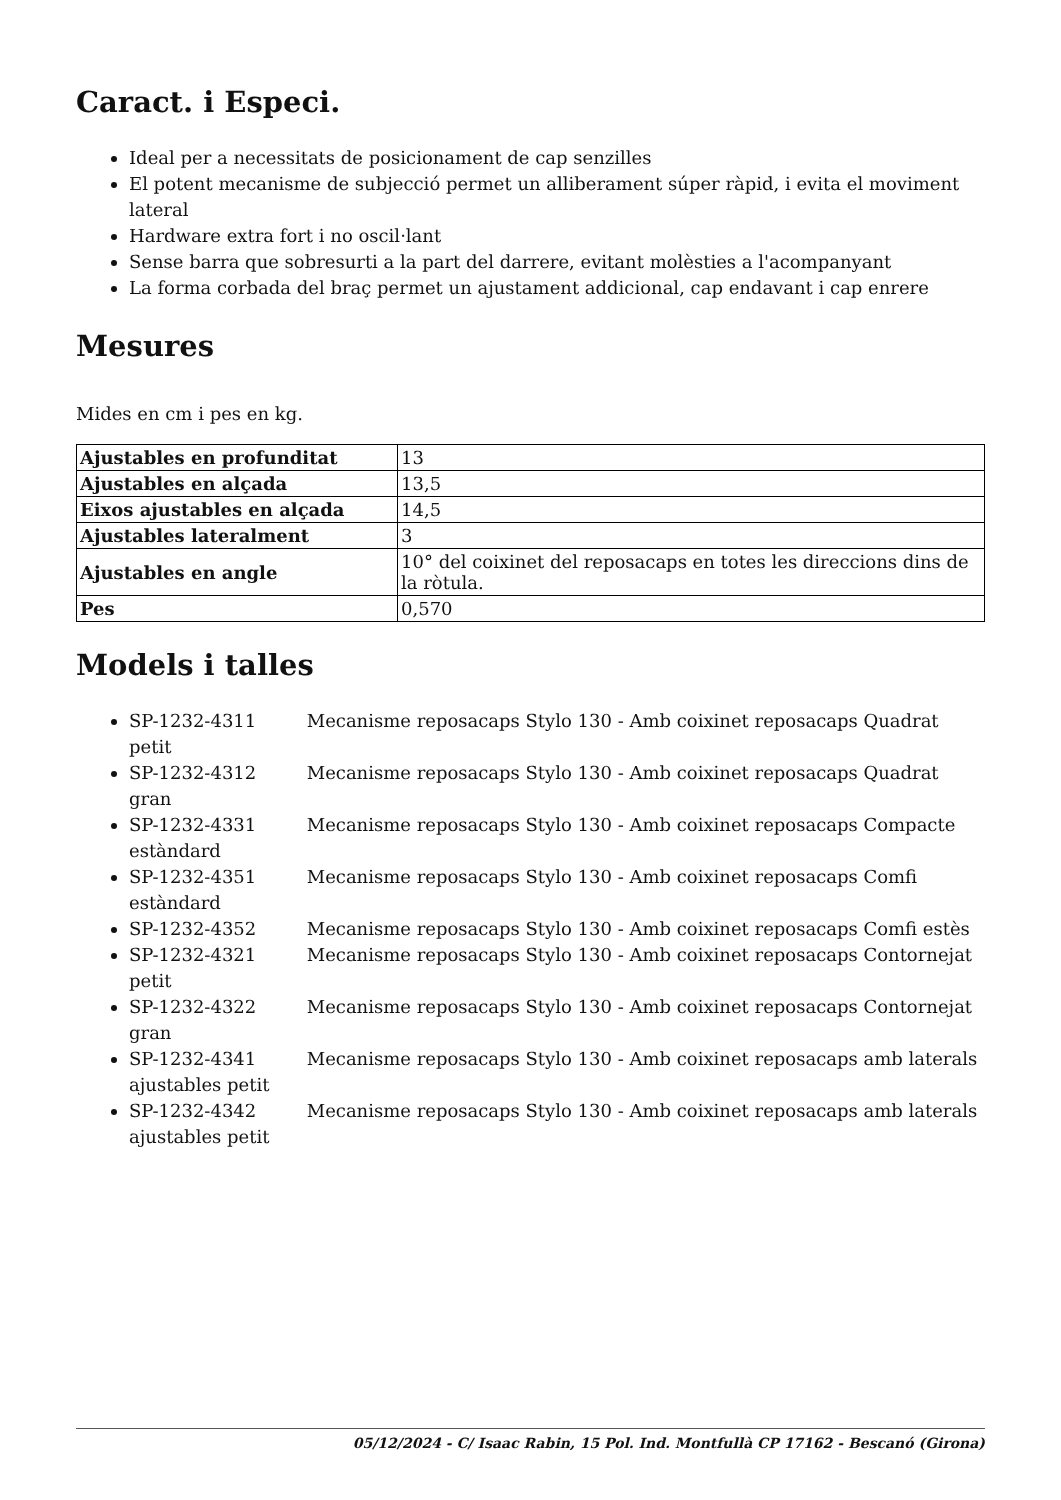Caract. i Especi.
Ideal per a necessitats de posicionament de cap senzilles
El potent mecanisme de subjecció permet un alliberament súper ràpid, i evita el moviment lateral
Hardware extra fort i no oscil·lant
Sense barra que sobresurti a la part del darrere, evitant molèsties a l'acompanyant
La forma corbada del braç permet un ajustament addicional, cap endavant i cap enrere
Mesures
Mides en cm i pes en kg.
| Ajustables en profunditat | 13 |
| Ajustables en alçada | 13,5 |
| Eixos ajustables en alçada | 14,5 |
| Ajustables lateralment | 3 |
| Ajustables en angle | 10° del coixinet del reposacaps en totes les direccions dins de la ròtula. |
| Pes | 0,570 |
Models i talles
SP-1232-4311 Mecanisme reposacaps Stylo 130 - Amb coixinet reposacaps Quadrat petit
SP-1232-4312 Mecanisme reposacaps Stylo 130 - Amb coixinet reposacaps Quadrat gran
SP-1232-4331 Mecanisme reposacaps Stylo 130 - Amb coixinet reposacaps Compacte estàndard
SP-1232-4351 Mecanisme reposacaps Stylo 130 - Amb coixinet reposacaps Comfi estàndard
SP-1232-4352 Mecanisme reposacaps Stylo 130 - Amb coixinet reposacaps Comfi estès
SP-1232-4321 Mecanisme reposacaps Stylo 130 - Amb coixinet reposacaps Contornejat petit
SP-1232-4322 Mecanisme reposacaps Stylo 130 - Amb coixinet reposacaps Contornejat gran
SP-1232-4341 Mecanisme reposacaps Stylo 130 - Amb coixinet reposacaps amb laterals ajustables petit
SP-1232-4342 Mecanisme reposacaps Stylo 130 - Amb coixinet reposacaps amb laterals ajustables petit
05/12/2024 - C/ Isaac Rabin, 15 Pol. Ind. Montfullà CP 17162 - Bescanó (Girona)